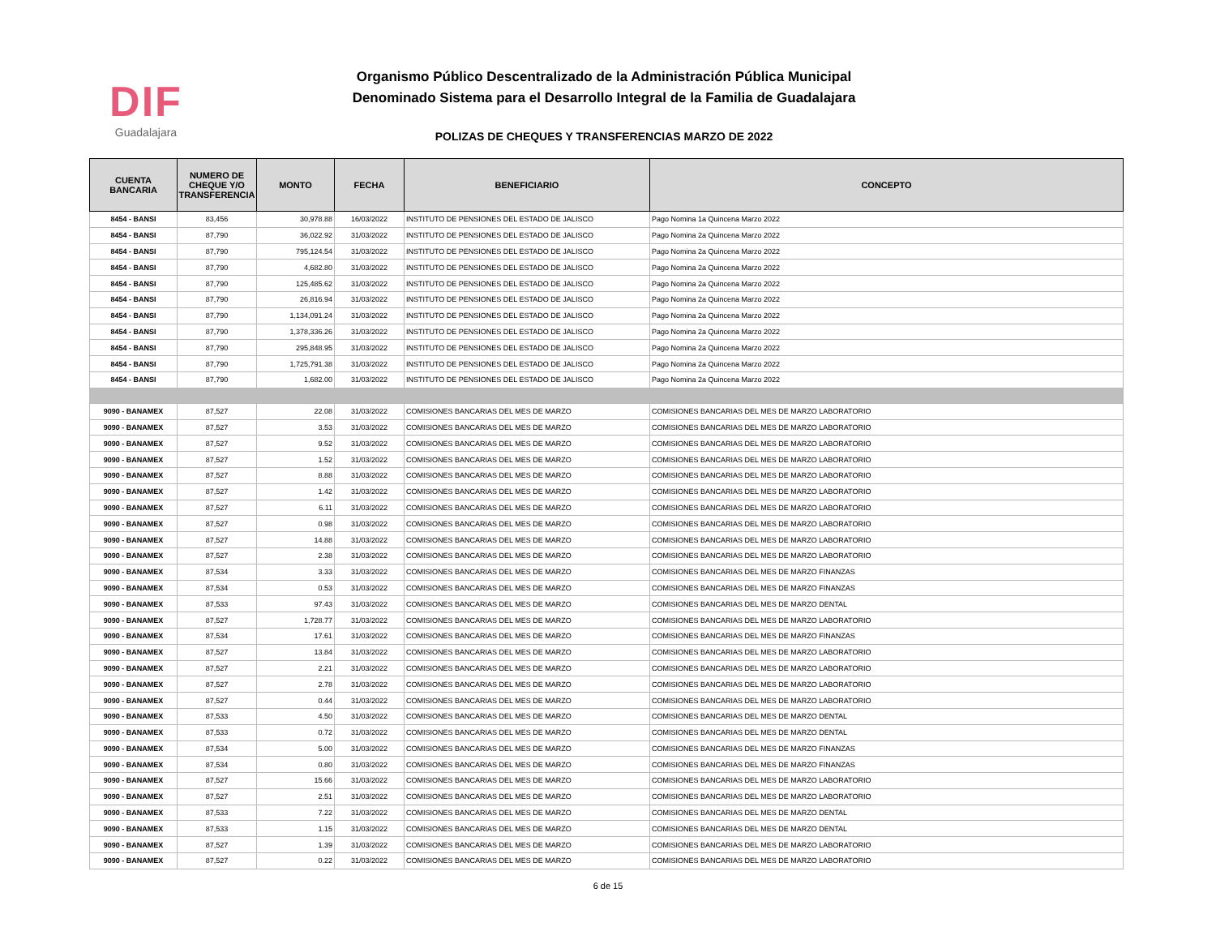DIF
Guadalajara
Organismo Público Descentralizado de la Administración Pública Municipal
Denominado Sistema para el Desarrollo Integral de la Familia de Guadalajara
POLIZAS DE CHEQUES Y TRANSFERENCIAS MARZO DE 2022
| CUENTA BANCARIA | NUMERO DE CHEQUE Y/O TRANSFERENCIA | MONTO | FECHA | BENEFICIARIO | CONCEPTO |
| --- | --- | --- | --- | --- | --- |
| 8454 - BANSI | 83,456 | 30,978.88 | 16/03/2022 | INSTITUTO DE PENSIONES DEL ESTADO DE JALISCO | Pago Nomina 1a Quincena Marzo 2022 |
| 8454 - BANSI | 87,790 | 36,022.92 | 31/03/2022 | INSTITUTO DE PENSIONES DEL ESTADO DE JALISCO | Pago Nomina 2a Quincena Marzo 2022 |
| 8454 - BANSI | 87,790 | 795,124.54 | 31/03/2022 | INSTITUTO DE PENSIONES DEL ESTADO DE JALISCO | Pago Nomina 2a Quincena Marzo 2022 |
| 8454 - BANSI | 87,790 | 4,682.80 | 31/03/2022 | INSTITUTO DE PENSIONES DEL ESTADO DE JALISCO | Pago Nomina 2a Quincena Marzo 2022 |
| 8454 - BANSI | 87,790 | 125,485.62 | 31/03/2022 | INSTITUTO DE PENSIONES DEL ESTADO DE JALISCO | Pago Nomina 2a Quincena Marzo 2022 |
| 8454 - BANSI | 87,790 | 26,816.94 | 31/03/2022 | INSTITUTO DE PENSIONES DEL ESTADO DE JALISCO | Pago Nomina 2a Quincena Marzo 2022 |
| 8454 - BANSI | 87,790 | 1,134,091.24 | 31/03/2022 | INSTITUTO DE PENSIONES DEL ESTADO DE JALISCO | Pago Nomina 2a Quincena Marzo 2022 |
| 8454 - BANSI | 87,790 | 1,378,336.26 | 31/03/2022 | INSTITUTO DE PENSIONES DEL ESTADO DE JALISCO | Pago Nomina 2a Quincena Marzo 2022 |
| 8454 - BANSI | 87,790 | 295,848.95 | 31/03/2022 | INSTITUTO DE PENSIONES DEL ESTADO DE JALISCO | Pago Nomina 2a Quincena Marzo 2022 |
| 8454 - BANSI | 87,790 | 1,725,791.38 | 31/03/2022 | INSTITUTO DE PENSIONES DEL ESTADO DE JALISCO | Pago Nomina 2a Quincena Marzo 2022 |
| 8454 - BANSI | 87,790 | 1,682.00 | 31/03/2022 | INSTITUTO DE PENSIONES DEL ESTADO DE JALISCO | Pago Nomina 2a Quincena Marzo 2022 |
| 9090 - BANAMEX | 87,527 | 22.08 | 31/03/2022 | COMISIONES BANCARIAS DEL MES DE MARZO | COMISIONES BANCARIAS DEL MES DE MARZO LABORATORIO |
| 9090 - BANAMEX | 87,527 | 3.53 | 31/03/2022 | COMISIONES BANCARIAS DEL MES DE MARZO | COMISIONES BANCARIAS DEL MES DE MARZO LABORATORIO |
| 9090 - BANAMEX | 87,527 | 9.52 | 31/03/2022 | COMISIONES BANCARIAS DEL MES DE MARZO | COMISIONES BANCARIAS DEL MES DE MARZO LABORATORIO |
| 9090 - BANAMEX | 87,527 | 1.52 | 31/03/2022 | COMISIONES BANCARIAS DEL MES DE MARZO | COMISIONES BANCARIAS DEL MES DE MARZO LABORATORIO |
| 9090 - BANAMEX | 87,527 | 8.88 | 31/03/2022 | COMISIONES BANCARIAS DEL MES DE MARZO | COMISIONES BANCARIAS DEL MES DE MARZO LABORATORIO |
| 9090 - BANAMEX | 87,527 | 1.42 | 31/03/2022 | COMISIONES BANCARIAS DEL MES DE MARZO | COMISIONES BANCARIAS DEL MES DE MARZO LABORATORIO |
| 9090 - BANAMEX | 87,527 | 6.11 | 31/03/2022 | COMISIONES BANCARIAS DEL MES DE MARZO | COMISIONES BANCARIAS DEL MES DE MARZO LABORATORIO |
| 9090 - BANAMEX | 87,527 | 0.98 | 31/03/2022 | COMISIONES BANCARIAS DEL MES DE MARZO | COMISIONES BANCARIAS DEL MES DE MARZO LABORATORIO |
| 9090 - BANAMEX | 87,527 | 14.88 | 31/03/2022 | COMISIONES BANCARIAS DEL MES DE MARZO | COMISIONES BANCARIAS DEL MES DE MARZO LABORATORIO |
| 9090 - BANAMEX | 87,527 | 2.38 | 31/03/2022 | COMISIONES BANCARIAS DEL MES DE MARZO | COMISIONES BANCARIAS DEL MES DE MARZO LABORATORIO |
| 9090 - BANAMEX | 87,534 | 3.33 | 31/03/2022 | COMISIONES BANCARIAS DEL MES DE MARZO | COMISIONES BANCARIAS DEL MES DE MARZO FINANZAS |
| 9090 - BANAMEX | 87,534 | 0.53 | 31/03/2022 | COMISIONES BANCARIAS DEL MES DE MARZO | COMISIONES BANCARIAS DEL MES DE MARZO FINANZAS |
| 9090 - BANAMEX | 87,533 | 97.43 | 31/03/2022 | COMISIONES BANCARIAS DEL MES DE MARZO | COMISIONES BANCARIAS DEL MES DE MARZO DENTAL |
| 9090 - BANAMEX | 87,527 | 1,728.77 | 31/03/2022 | COMISIONES BANCARIAS DEL MES DE MARZO | COMISIONES BANCARIAS DEL MES DE MARZO LABORATORIO |
| 9090 - BANAMEX | 87,534 | 17.61 | 31/03/2022 | COMISIONES BANCARIAS DEL MES DE MARZO | COMISIONES BANCARIAS DEL MES DE MARZO FINANZAS |
| 9090 - BANAMEX | 87,527 | 13.84 | 31/03/2022 | COMISIONES BANCARIAS DEL MES DE MARZO | COMISIONES BANCARIAS DEL MES DE MARZO LABORATORIO |
| 9090 - BANAMEX | 87,527 | 2.21 | 31/03/2022 | COMISIONES BANCARIAS DEL MES DE MARZO | COMISIONES BANCARIAS DEL MES DE MARZO LABORATORIO |
| 9090 - BANAMEX | 87,527 | 2.78 | 31/03/2022 | COMISIONES BANCARIAS DEL MES DE MARZO | COMISIONES BANCARIAS DEL MES DE MARZO LABORATORIO |
| 9090 - BANAMEX | 87,527 | 0.44 | 31/03/2022 | COMISIONES BANCARIAS DEL MES DE MARZO | COMISIONES BANCARIAS DEL MES DE MARZO LABORATORIO |
| 9090 - BANAMEX | 87,533 | 4.50 | 31/03/2022 | COMISIONES BANCARIAS DEL MES DE MARZO | COMISIONES BANCARIAS DEL MES DE MARZO DENTAL |
| 9090 - BANAMEX | 87,533 | 0.72 | 31/03/2022 | COMISIONES BANCARIAS DEL MES DE MARZO | COMISIONES BANCARIAS DEL MES DE MARZO DENTAL |
| 9090 - BANAMEX | 87,534 | 5.00 | 31/03/2022 | COMISIONES BANCARIAS DEL MES DE MARZO | COMISIONES BANCARIAS DEL MES DE MARZO FINANZAS |
| 9090 - BANAMEX | 87,534 | 0.80 | 31/03/2022 | COMISIONES BANCARIAS DEL MES DE MARZO | COMISIONES BANCARIAS DEL MES DE MARZO FINANZAS |
| 9090 - BANAMEX | 87,527 | 15.66 | 31/03/2022 | COMISIONES BANCARIAS DEL MES DE MARZO | COMISIONES BANCARIAS DEL MES DE MARZO LABORATORIO |
| 9090 - BANAMEX | 87,527 | 2.51 | 31/03/2022 | COMISIONES BANCARIAS DEL MES DE MARZO | COMISIONES BANCARIAS DEL MES DE MARZO LABORATORIO |
| 9090 - BANAMEX | 87,533 | 7.22 | 31/03/2022 | COMISIONES BANCARIAS DEL MES DE MARZO | COMISIONES BANCARIAS DEL MES DE MARZO DENTAL |
| 9090 - BANAMEX | 87,533 | 1.15 | 31/03/2022 | COMISIONES BANCARIAS DEL MES DE MARZO | COMISIONES BANCARIAS DEL MES DE MARZO DENTAL |
| 9090 - BANAMEX | 87,527 | 1.39 | 31/03/2022 | COMISIONES BANCARIAS DEL MES DE MARZO | COMISIONES BANCARIAS DEL MES DE MARZO LABORATORIO |
| 9090 - BANAMEX | 87,527 | 0.22 | 31/03/2022 | COMISIONES BANCARIAS DEL MES DE MARZO | COMISIONES BANCARIAS DEL MES DE MARZO LABORATORIO |
6 de 15